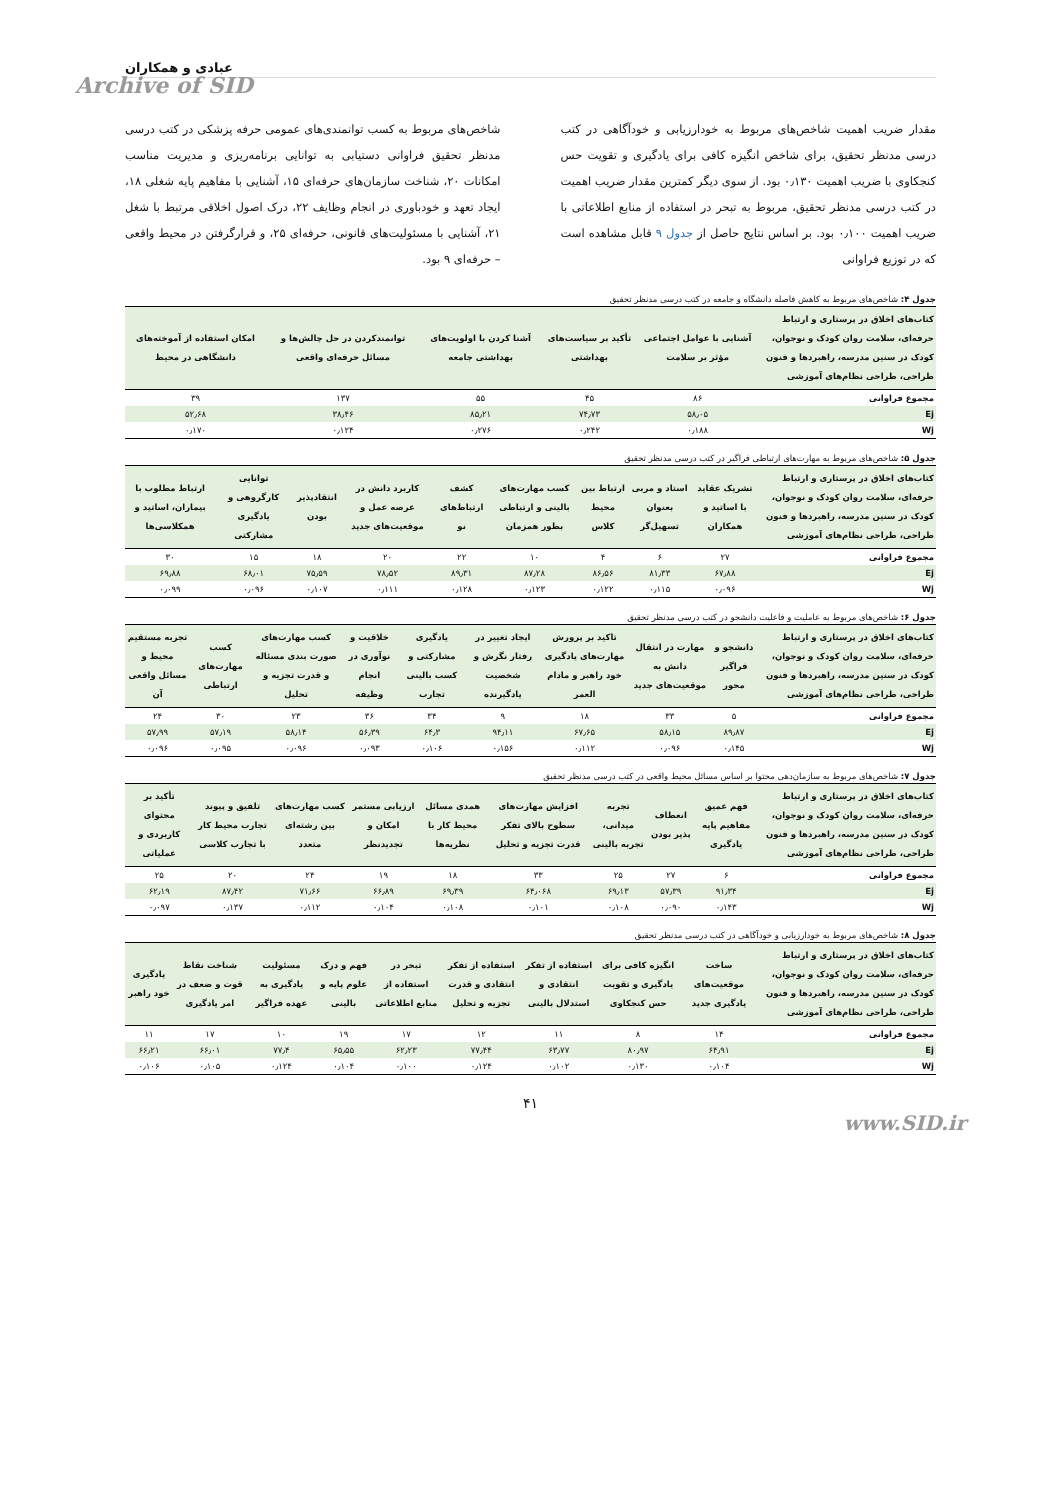عبادی و همکاران
Archive of SID
مقدار ضریب اهمیت شاخص‌های مربوط به خودارزیابی و خودآگاهی در کتب درسی مدنظر تحقیق، برای شاخص انگیزه کافی برای یادگیری و تقویت حس کنجکاوی با ضریب اهمیت ۰٫۱۳۰ بود. از سوی دیگر کمترین مقدار ضریب اهمیت در کتب درسی مدنظر تحقیق، مربوط به تبحر در استفاده از منابع اطلاعاتی با ضریب اهمیت ۰٫۱۰۰ بود. بر اساس نتایج حاصل از جدول ۹ قابل مشاهده است که در توزیع فراوانی
شاخص‌های مربوط به کسب توانمندی‌های عمومی حرفه پزشکی در کتب درسی مدنظر تحقیق فراوانی دستیابی به توانایی برنامه‌ریزی و مدیریت مناسب امکانات ۲۰، شناخت سازمان‌های حرفه‌ای ۱۵، آشنایی با مفاهیم پایه شغلی ۱۸، ایجاد تعهد و خودباوری در انجام وظایف ۲۲، درک اصول اخلاقی مرتبط با شغل ۲۱، آشنایی با مسئولیت‌های قانونی، حرفه‌ای ۲۵، و قرارگرفتن در محیط واقعی – حرفه‌ای ۹ بود.
جدول ۴: شاخص‌های مربوط به کاهش فاصله دانشگاه و جامعه در کتب درسی مدنظر تحقیق
| کتاب‌های اخلاق در پرستاری و ارتباط حرفه‌ای، سلامت روان کودک و نوجوان، کودک در سنین مدرسه، راهبردها و فنون طراحی، طراحی نظام‌های آموزشی | آشنایی با عوامل اجتماعی مؤثر بر سلامت | تأکید بر سیاست‌های بهداشتی | آشنا کردن با اولویت‌های بهداشتی جامعه | توانمندکردن در حل چالش‌ها و مسائل حرفه‌ای واقعی | امکان استفاده از آموخته‌های دانشگاهی در محیط |
| --- | --- | --- | --- | --- | --- |
| مجموع فراوانی | ۸۶ | ۴۵ | ۵۵ | ۱۳۷ | ۳۹ |
| Ej | ۵۸٫۰۵ | ۷۴٫۷۳ | ۸۵٫۲۱ | ۳۸٫۴۶ | ۵۲٫۶۸ |
| Wj | ۰٫۱۸۸ | ۰٫۲۴۲ | ۰٫۲۷۶ | ۰٫۱۲۴ | ۰٫۱۷۰ |
جدول ۵: شاخص‌های مربوط به مهارت‌های ارتباطی فراگیر در کتب درسی مدنظر تحقیق
| کتاب‌های اخلاق در پرستاری و ارتباط حرفه‌ای، سلامت روان کودک و نوجوان، کودک در سنین مدرسه، راهبردها و فنون طراحی، طراحی نظام‌های آموزشی | تشریک عقاید با اساتید و همکاران | استاد و مربی بعنوان تسهیل‌گر | ارتباط بین محیط کلاس | کسب مهارت‌های بالینی و ارتباطی بطور همزمان | کشف ارتباط‌های نو | کاربرد دانش در عرصه عمل و موقعیت‌های جدید | انتقادپذیر بودن | توانایی کارگروهی و یادگیری مشارکتی | ارتباط مطلوب با بیماران، اساتید و همکلاسی‌ها |
| --- | --- | --- | --- | --- | --- | --- | --- | --- | --- |
| مجموع فراوانی | ۲۷ | ۶ | ۴ | ۱۰ | ۲۲ | ۲۰ | ۱۸ | ۱۵ | ۳۰ |
| Ej | ۶۷٫۸۸ | ۸۱٫۳۳ | ۸۶٫۵۶ | ۸۷٫۲۸ | ۸۹٫۳۱ | ۷۸٫۵۲ | ۷۵٫۵۹ | ۶۸٫۰۱ | ۶۹٫۸۸ |
| Wj | ۰٫۰۹۶ | ۰٫۱۱۵ | ۰٫۱۲۲ | ۰٫۱۲۳ | ۰٫۱۲۸ | ۰٫۱۱۱ | ۰٫۱۰۷ | ۰٫۰۹۶ | ۰٫۰۹۹ |
جدول ۶: شاخص‌های مربوط به عاملیت و فاعلیت دانشجو در کتب درسی مدنظر تحقیق
| کتاب‌های اخلاق در پرستاری و ارتباط حرفه‌ای، سلامت روان کودک و نوجوان، کودک در سنین مدرسه، راهبردها و فنون طراحی، طراحی نظام‌های آموزشی | دانشجو و فراگیر محور | مهارت در انتقال دانش به موقعیت‌های جدید | تاکید بر پرورش مهارت‌های یادگیری خود راهبر و مادام العمر | ایجاد تغییر در رفتار نگرش و شخصیت یادگیرنده | یادگیری مشارکتی و کسب بالینی تجارب | خلاقیت و نوآوری در انجام وظیفه | کسب مهارت‌های صورت بندی مسئاله و قدرت تجزیه و تحلیل | کسب مهارت‌های ارتباطی | تجربه مستقیم محیط و مسائل واقعی آن |
| --- | --- | --- | --- | --- | --- | --- | --- | --- | --- |
| مجموع فراوانی | ۵ | ۳۳ | ۱۸ | ۹ | ۳۴ | ۳۶ | ۲۳ | ۳۰ | ۲۴ |
| Ej | ۸۹٫۸۷ | ۵۸٫۱۵ | ۶۷٫۶۵ | ۹۴٫۱۱ | ۶۴٫۳ | ۵۶٫۳۹ | ۵۸٫۱۴ | ۵۷٫۱۹ | ۵۷٫۹۹ |
| Wj | ۰٫۱۴۵ | ۰٫۰۹۶ | ۰٫۱۱۲ | ۰٫۱۵۶ | ۰٫۱۰۶ | ۰٫۰۹۳ | ۰٫۰۹۶ | ۰٫۰۹۵ | ۰٫۰۹۶ |
جدول ۷: شاخص‌های مربوط به سازمان‌دهی محتوا بر اساس مسائل محیط واقعی در کتب درسی مدنظر تحقیق
| کتاب‌های اخلاق در پرستاری و ارتباط حرفه‌ای، سلامت روان کودک و نوجوان، کودک در سنین مدرسه، راهبردها و فنون طراحی، طراحی نظام‌های آموزشی | فهم عمیق مفاهیم پایه یادگیری | انعطاف پذیر بودن | تجربه میدانی، تجربه بالینی | افزایش مهارت‌های سطوح بالای تفکر قدرت تجزیه و تحلیل | همدی مسائل محیط کار با نظریه‌ها | ارزیابی مستمر امکان و تجدیدنظر | کسب مهارت‌های بین رشته‌ای متعدد | تلفیق و پیوند تجارب محیط کار با تجارب کلاسی | تأکید بر محتوای کاربردی و عملیاتی |
| --- | --- | --- | --- | --- | --- | --- | --- | --- | --- |
| مجموع فراوانی | ۶ | ۲۷ | ۲۵ | ۳۳ | ۱۸ | ۱۹ | ۲۴ | ۲۰ | ۲۵ |
| Ej | ۹۱٫۳۴ | ۵۷٫۳۹ | ۶۹٫۱۳ | ۶۴٫۰۶۸ | ۶۹٫۳۹ | ۶۶٫۸۹ | ۷۱٫۶۶ | ۸۷٫۴۲ | ۶۲٫۱۹ |
| Wj | ۰٫۱۴۳ | ۰٫۰۹۰ | ۰٫۱۰۸ | ۰٫۱۰۱ | ۰٫۱۰۸ | ۰٫۱۰۴ | ۰٫۱۱۲ | ۰٫۱۳۷ | ۰٫۰۹۷ |
جدول ۸: شاخص‌های مربوط به خودارزیابی و خودآگاهی در کتب درسی مدنظر تحقیق
| کتاب‌های اخلاق در پرستاری و ارتباط حرفه‌ای، سلامت روان کودک و نوجوان، کودک در سنین مدرسه، راهبردها و فنون طراحی، طراحی نظام‌های آموزشی | ساخت موقعیت‌های یادگیری جدید | انگیزه کافی برای یادگیری و تقویت حس کنجکاوی | استفاده از تفکر انتقادی و استدلال بالینی | استفاده از تفکر انتقادی و قدرت تجزیه و تحلیل | تبحر در استفاده از منابع اطلاعاتی | فهم و درک علوم پایه و بالینی | مسئولیت یادگیری به عهده فراگیر | شناخت نقاط قوت و ضعف در امر یادگیری | یادگیری خود راهبر |
| --- | --- | --- | --- | --- | --- | --- | --- | --- | --- |
| مجموع فراوانی | ۱۴ | ۸ | ۱۱ | ۱۲ | ۱۷ | ۱۹ | ۱۰ | ۱۷ | ۱۱ |
| Ej | ۶۴٫۹۱ | ۸۰٫۹۷ | ۶۳٫۷۷ | ۷۷٫۴۴ | ۶۲٫۲۳ | ۶۵٫۵۵ | ۷۷٫۴ | ۶۶٫۰۱ | ۶۶٫۲۱ |
| Wj | ۰٫۱۰۴ | ۰٫۱۳۰ | ۰٫۱۰۲ | ۰٫۱۲۴ | ۰٫۱۰۰ | ۰٫۱۰۴ | ۰٫۱۲۴ | ۰٫۱۰۵ | ۰٫۱۰۶ |
۴۱
www.SID.ir